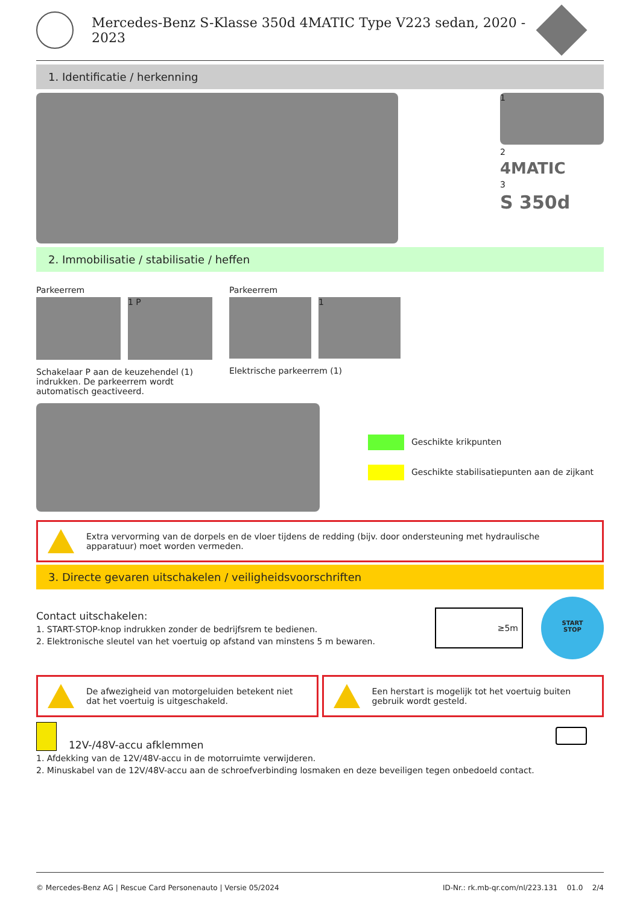Mercedes-Benz S-Klasse 350d 4MATIC Type V223 sedan, 2020 - 2023
1. Identificatie / herkenning
1
2
4MATIC
3
S 350d
2. Immobilisatie / stabilisatie / heffen
Parkeerrem
1 P
Schakelaar P aan de keuzehendel (1) indrukken. De parkeerrem wordt automatisch geactiveerd.
Parkeerrem
1
Elektrische parkeerrem (1)
Geschikte krikpunten
Geschikte stabilisatiepunten aan de zijkant
Extra vervorming van de dorpels en de vloer tijdens de redding (bijv. door ondersteuning met hydraulische apparatuur) moet worden vermeden.
3. Directe gevaren uitschakelen / veiligheidsvoorschriften
Contact uitschakelen:
1. START-STOP-knop indrukken zonder de bedrijfsrem te bedienen.
2. Elektronische sleutel van het voertuig op afstand van minstens 5 m bewaren.
≥5m
START
STOP
De afwezigheid van motorgeluiden betekent niet dat het voertuig is uitgeschakeld.
Een herstart is mogelijk tot het voertuig buiten gebruik wordt gesteld.
12V-/48V-accu afklemmen
1. Afdekking van de 12V/48V-accu in de motorruimte verwijderen.
2. Minuskabel van de 12V/48V-accu aan de schroefverbinding losmaken en deze beveiligen tegen onbedoeld contact.
© Mercedes-Benz AG | Rescue Card Personenauto | Versie 05/2024 ID-Nr.: rk.mb-qr.com/nl/223.131 01.0 2/4